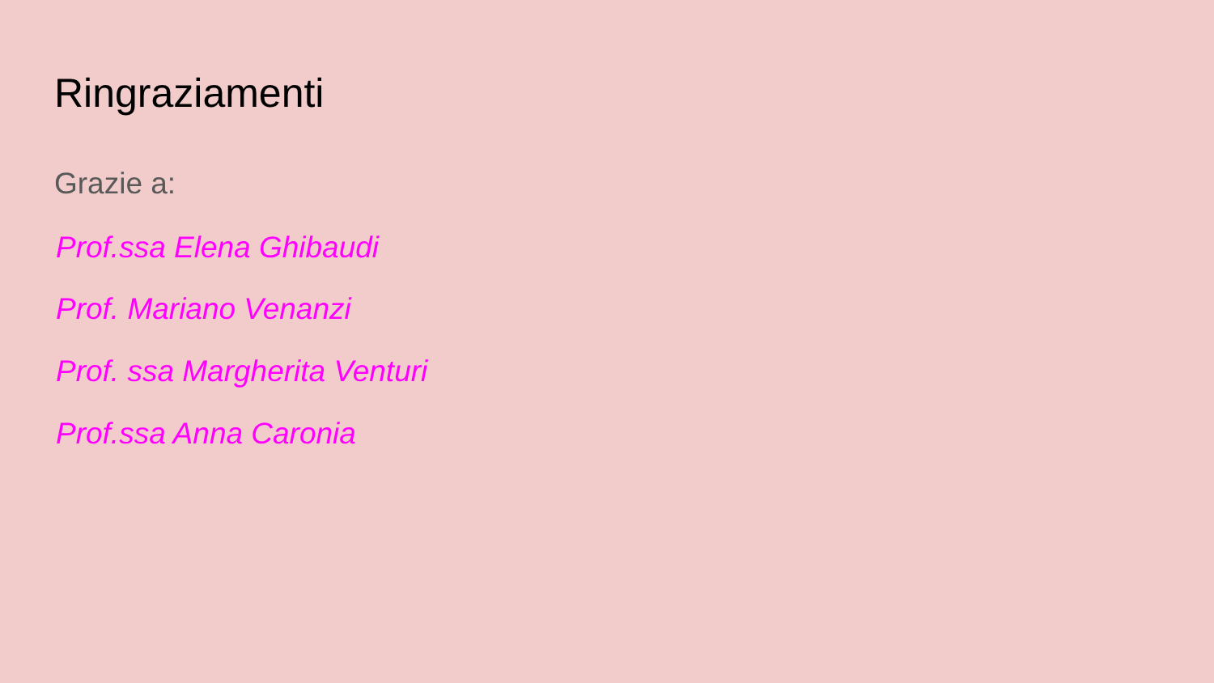Ringraziamenti
Grazie a:
Prof.ssa Elena Ghibaudi
Prof. Mariano Venanzi
Prof. ssa Margherita Venturi
Prof.ssa Anna Caronia